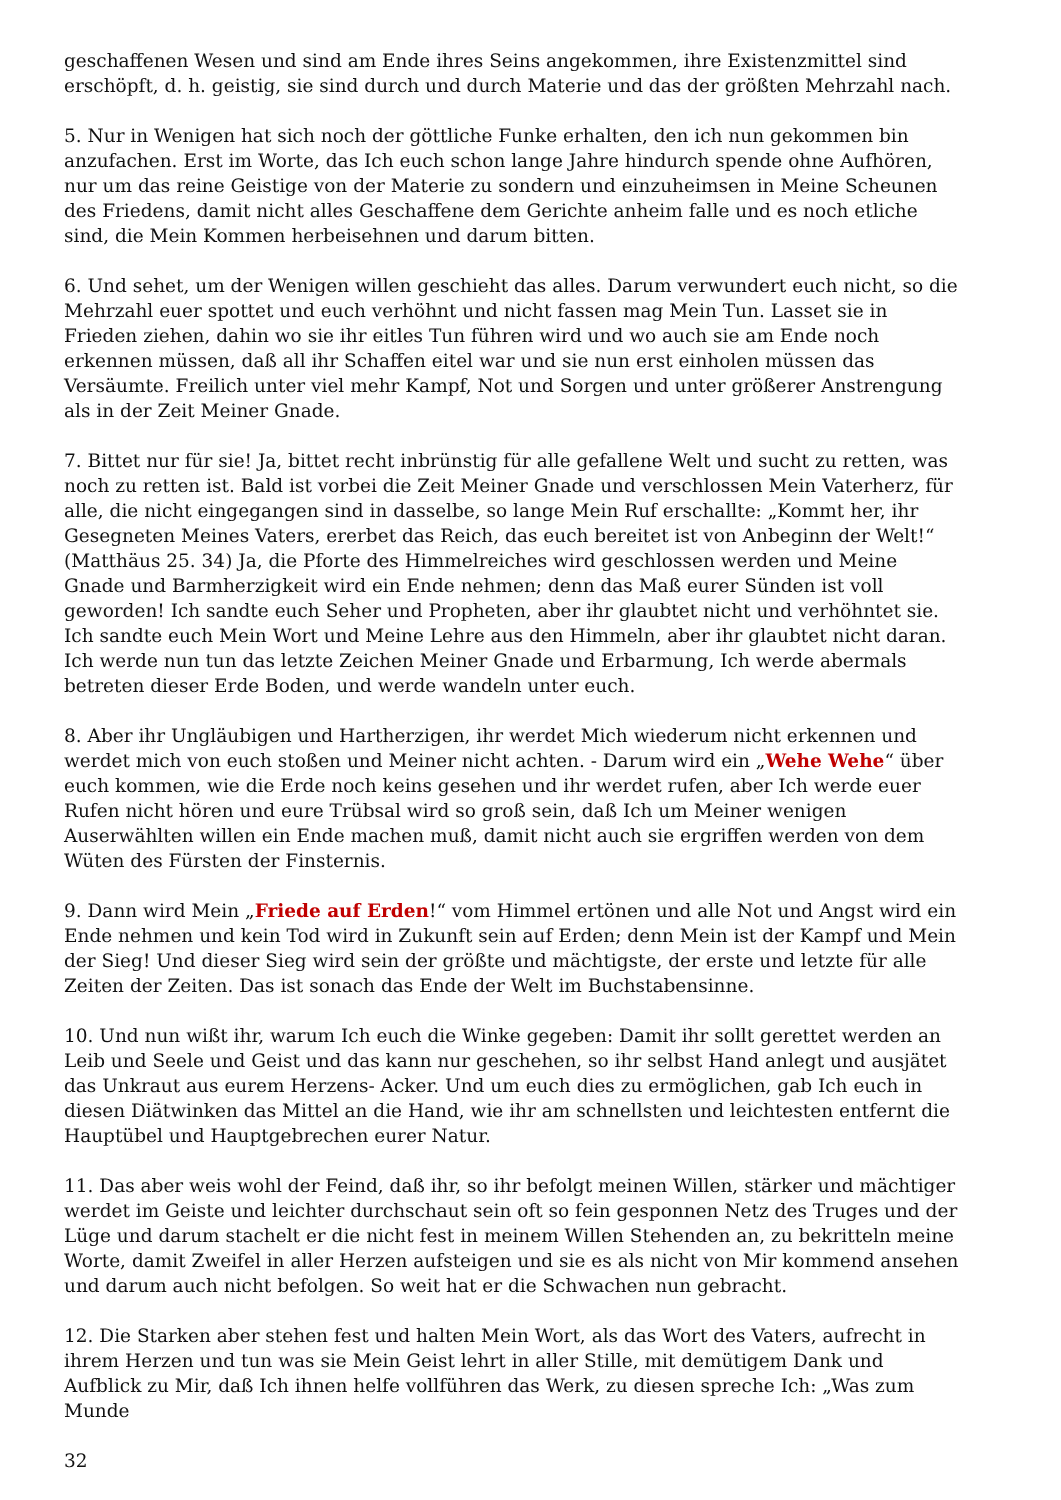geschaffenen Wesen und sind am Ende ihres Seins angekommen, ihre Existenzmittel sind erschöpft, d. h. geistig, sie sind durch und durch Materie und das der größten Mehrzahl nach.
5. Nur in Wenigen hat sich noch der göttliche Funke erhalten, den ich nun gekommen bin anzufachen. Erst im Worte, das Ich euch schon lange Jahre hindurch spende ohne Aufhören, nur um das reine Geistige von der Materie zu sondern und einzuheimsen in Meine Scheunen des Friedens, damit nicht alles Geschaffene dem Gerichte anheim falle und es noch etliche sind, die Mein Kommen herbeisehnen und darum bitten.
6. Und sehet, um der Wenigen willen geschieht das alles. Darum verwundert euch nicht, so die Mehrzahl euer spottet und euch verhöhnt und nicht fassen mag Mein Tun. Lasset sie in Frieden ziehen, dahin wo sie ihr eitles Tun führen wird und wo auch sie am Ende noch erkennen müssen, daß all ihr Schaffen eitel war und sie nun erst einholen müssen das Versäumte. Freilich unter viel mehr Kampf, Not und Sorgen und unter größerer Anstrengung als in der Zeit Meiner Gnade.
7. Bittet nur für sie! Ja, bittet recht inbrünstig für alle gefallene Welt und sucht zu retten, was noch zu retten ist. Bald ist vorbei die Zeit Meiner Gnade und verschlossen Mein Vaterherz, für alle, die nicht eingegangen sind in dasselbe, so lange Mein Ruf erschallte: „Kommt her, ihr Gesegneten Meines Vaters, ererbet das Reich, das euch bereitet ist von Anbeginn der Welt!“ (Matthäus 25. 34) Ja, die Pforte des Himmelreiches wird geschlossen werden und Meine Gnade und Barmherzigkeit wird ein Ende nehmen; denn das Maß eurer Sünden ist voll geworden! Ich sandte euch Seher und Propheten, aber ihr glaubtet nicht und verhöhntet sie. Ich sandte euch Mein Wort und Meine Lehre aus den Himmeln, aber ihr glaubtet nicht daran. Ich werde nun tun das letzte Zeichen Meiner Gnade und Erbarmung, Ich werde abermals betreten dieser Erde Boden, und werde wandeln unter euch.
8. Aber ihr Ungläubigen und Hartherzigen, ihr werdet Mich wiederum nicht erkennen und werdet mich von euch stoßen und Meiner nicht achten. - Darum wird ein „Wehe Wehe“ über euch kommen, wie die Erde noch keins gesehen und ihr werdet rufen, aber Ich werde euer Rufen nicht hören und eure Trübsal wird so groß sein, daß Ich um Meiner wenigen Auserwählten willen ein Ende machen muß, damit nicht auch sie ergriffen werden von dem Wüten des Fürsten der Finsternis.
9. Dann wird Mein „Friede auf Erden!“ vom Himmel ertönen und alle Not und Angst wird ein Ende nehmen und kein Tod wird in Zukunft sein auf Erden; denn Mein ist der Kampf und Mein der Sieg! Und dieser Sieg wird sein der größte und mächtigste, der erste und letzte für alle Zeiten der Zeiten. Das ist sonach das Ende der Welt im Buchstabensinne.
10. Und nun wißt ihr, warum Ich euch die Winke gegeben: Damit ihr sollt gerettet werden an Leib und Seele und Geist und das kann nur geschehen, so ihr selbst Hand anlegt und ausjätet das Unkraut aus eurem Herzens- Acker. Und um euch dies zu ermöglichen, gab Ich euch in diesen Diätwinken das Mittel an die Hand, wie ihr am schnellsten und leichtesten entfernt die Hauptübel und Hauptgebrechen eurer Natur.
11. Das aber weis wohl der Feind, daß ihr, so ihr befolgt meinen Willen, stärker und mächtiger werdet im Geiste und leichter durchschaut sein oft so fein gesponnen Netz des Truges und der Lüge und darum stachelt er die nicht fest in meinem Willen Stehenden an, zu bekritteln meine Worte, damit Zweifel in aller Herzen aufsteigen und sie es als nicht von Mir kommend ansehen und darum auch nicht befolgen. So weit hat er die Schwachen nun gebracht.
12. Die Starken aber stehen fest und halten Mein Wort, als das Wort des Vaters, aufrecht in ihrem Herzen und tun was sie Mein Geist lehrt in aller Stille, mit demütigem Dank und Aufblick zu Mir, daß Ich ihnen helfe vollführen das Werk, zu diesen spreche Ich: „Was zum Munde
32